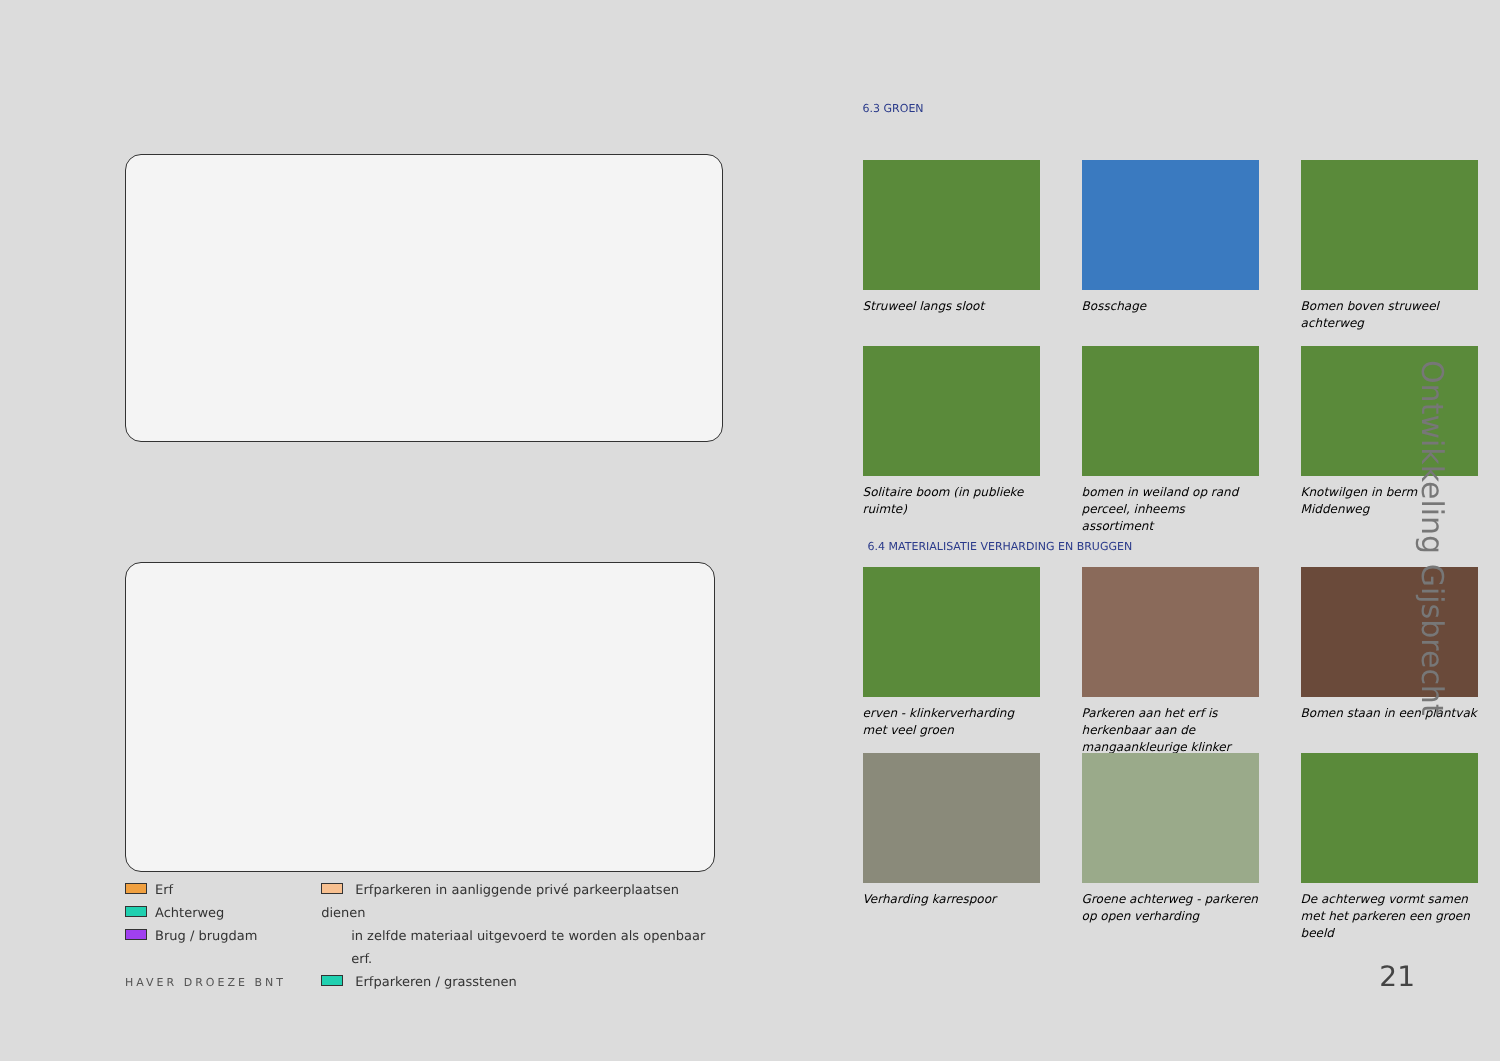Erf
Achterweg
Brug / brugdam
Erfparkeren in aanliggende privé parkeerplaatsen dienen
in zelfde materiaal uitgevoerd te worden als openbaar erf.
Erfparkeren / grasstenen
6.3 GROEN
Struweel langs sloot
Bosschage
Bomen boven struweel achterweg
Solitaire boom (in publieke ruimte)
bomen in weiland op rand perceel, inheems assortiment
Knotwilgen in berm Middenweg
6.4 MATERIALISATIE VERHARDING EN BRUGGEN
erven - klinkerverharding met veel groen
Parkeren aan het erf is herkenbaar aan de mangaankleurige klinker
Bomen staan in een plantvak
Verharding karrespoor
Groene achterweg - parkeren op open verharding
De achterweg vormt samen met het parkeren een groen beeld
Ontwikkeling Gijsbrecht
HAVER DROEZE BNT 21